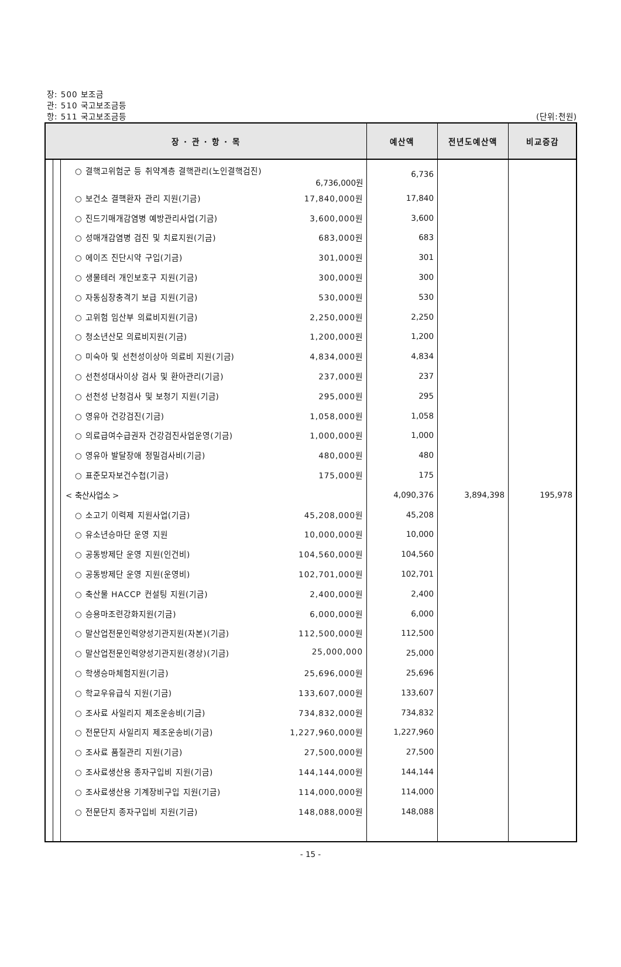장: 500 보조금
관: 510 국고보조금등
항: 511 국고보조금등 (단위:천원)
| 장 · 관 · 항 · 목 | | | | 예산액 | 전년도예산액 | 비교증감 |
| --- | --- | --- | --- | --- | --- | --- |
| | | | ○ 결핵고위험군 등 취약계층 결핵관리(노인결핵검진) 6,736,000원 | 6,736 | | |
| | | | ○ 보건소 결핵환자 관리 지원(기금) 17,840,000원 | 17,840 | | |
| | | | ○ 진드기매개감염병 예방관리사업(기금) 3,600,000원 | 3,600 | | |
| | | | ○ 성매개감염병 검진 및 치료지원(기금) 683,000원 | 683 | | |
| | | | ○ 에이즈 진단시약 구입(기금) 301,000원 | 301 | | |
| | | | ○ 생물테러 개인보호구 지원(기금) 300,000원 | 300 | | |
| | | | ○ 자동심장충격기 보급 지원(기금) 530,000원 | 530 | | |
| | | | ○ 고위험 임산부 의료비지원(기금) 2,250,000원 | 2,250 | | |
| | | | ○ 청소년산모 의료비지원(기금) 1,200,000원 | 1,200 | | |
| | | | ○ 미숙아 및 선천성이상아 의료비 지원(기금) 4,834,000원 | 4,834 | | |
| | | | ○ 선천성대사이상 검사 및 환아관리(기금) 237,000원 | 237 | | |
| | | | ○ 선천성 난청검사 및 보청기 지원(기금) 295,000원 | 295 | | |
| | | | ○ 영유아 건강검진(기금) 1,058,000원 | 1,058 | | |
| | | | ○ 의료급여수급권자 건강검진사업운영(기금) 1,000,000원 | 1,000 | | |
| | | | ○ 영유아 발달장애 정밀검사비(기금) 480,000원 | 480 | | |
| | | | ○ 표준모자보건수첩(기금) 175,000원 | 175 | | |
| | | | < 축산사업소 > | 4,090,376 | 3,894,398 | 195,978 |
| | | | ○ 소고기 이력제 지원사업(기금) 45,208,000원 | 45,208 | | |
| | | | ○ 유소년승마단 운영 지원 10,000,000원 | 10,000 | | |
| | | | ○ 공동방제단 운영 지원(인건비) 104,560,000원 | 104,560 | | |
| | | | ○ 공동방제단 운영 지원(운영비) 102,701,000원 | 102,701 | | |
| | | | ○ 축산물 HACCP 컨설팅 지원(기금) 2,400,000원 | 2,400 | | |
| | | | ○ 승용마조련강화지원(기금) 6,000,000원 | 6,000 | | |
| | | | ○ 말산업전문인력양성기관지원(자본)(기금) 112,500,000원 | 112,500 | | |
| | | | ○ 말산업전문인력양성기관지원(경상)(기금) 25,000,000 | 25,000 | | |
| | | | ○ 학생승마체험지원(기금) 25,696,000원 | 25,696 | | |
| | | | ○ 학교우유급식 지원(기금) 133,607,000원 | 133,607 | | |
| | | | ○ 조사료 사일리지 제조운송비(기금) 734,832,000원 | 734,832 | | |
| | | | ○ 전문단지 사일리지 제조운송비(기금) 1,227,960,000원 | 1,227,960 | | |
| | | | ○ 조사료 품질관리 지원(기금) 27,500,000원 | 27,500 | | |
| | | | ○ 조사료생산용 종자구입비 지원(기금) 144,144,000원 | 144,144 | | |
| | | | ○ 조사료생산용 기계장비구입 지원(기금) 114,000,000원 | 114,000 | | |
| | | | ○ 전문단지 종자구입비 지원(기금) 148,088,000원 | 148,088 | | |
- 15 -